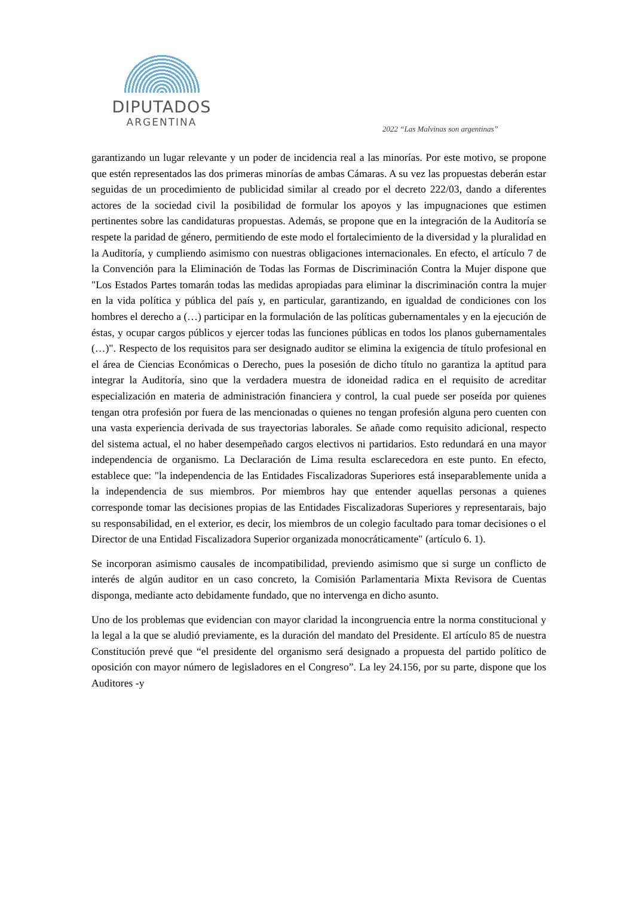DIPUTADOS
ARGENTINA
2022 “Las Malvinas son argentinas”
garantizando un lugar relevante y un poder de incidencia real a las minorías. Por este motivo, se propone que estén representados las dos primeras minorías de ambas Cámaras. A su vez las propuestas deberán estar seguidas de un procedimiento de publicidad similar al creado por el decreto 222/03, dando a diferentes actores de la sociedad civil la posibilidad de formular los apoyos y las impugnaciones que estimen pertinentes sobre las candidaturas propuestas. Además, se propone que en la integración de la Auditoría se respete la paridad de género, permitiendo de este modo el fortalecimiento de la diversidad y la pluralidad en la Auditoría, y cumpliendo asimismo con nuestras obligaciones internacionales. En efecto, el artículo 7 de la Convención para la Eliminación de Todas las Formas de Discriminación Contra la Mujer dispone que "Los Estados Partes tomarán todas las medidas apropiadas para eliminar la discriminación contra la mujer en la vida política y pública del país y, en particular, garantizando, en igualdad de condiciones con los hombres el derecho a (…) participar en la formulación de las políticas gubernamentales y en la ejecución de éstas, y ocupar cargos públicos y ejercer todas las funciones públicas en todos los planos gubernamentales (…)". Respecto de los requisitos para ser designado auditor se elimina la exigencia de título profesional en el área de Ciencias Económicas o Derecho, pues la posesión de dicho título no garantiza la aptitud para integrar la Auditoría, sino que la verdadera muestra de idoneidad radica en el requisito de acreditar especialización en materia de administración financiera y control, la cual puede ser poseída por quienes tengan otra profesión por fuera de las mencionadas o quienes no tengan profesión alguna pero cuenten con una vasta experiencia derivada de sus trayectorias laborales. Se añade como requisito adicional, respecto del sistema actual, el no haber desempeñado cargos electivos ni partidarios. Esto redundará en una mayor independencia de organismo. La Declaración de Lima resulta esclarecedora en este punto. En efecto, establece que: "la independencia de las Entidades Fiscalizadoras Superiores está inseparablemente unida a la independencia de sus miembros. Por miembros hay que entender aquellas personas a quienes corresponde tomar las decisiones propias de las Entidades Fiscalizadoras Superiores y representarais, bajo su responsabilidad, en el exterior, es decir, los miembros de un colegio facultado para tomar decisiones o el Director de una Entidad Fiscalizadora Superior organizada monocráticamente" (artículo 6. 1).
Se incorporan asimismo causales de incompatibilidad, previendo asimismo que si surge un conflicto de interés de algún auditor en un caso concreto, la Comisión Parlamentaria Mixta Revisora de Cuentas disponga, mediante acto debidamente fundado, que no intervenga en dicho asunto.
Uno de los problemas que evidencian con mayor claridad la incongruencia entre la norma constitucional y la legal a la que se aludió previamente, es la duración del mandato del Presidente. El artículo 85 de nuestra Constitución prevé que “el presidente del organismo será designado a propuesta del partido político de oposición con mayor número de legisladores en el Congreso”. La ley 24.156, por su parte, dispone que los Auditores -y